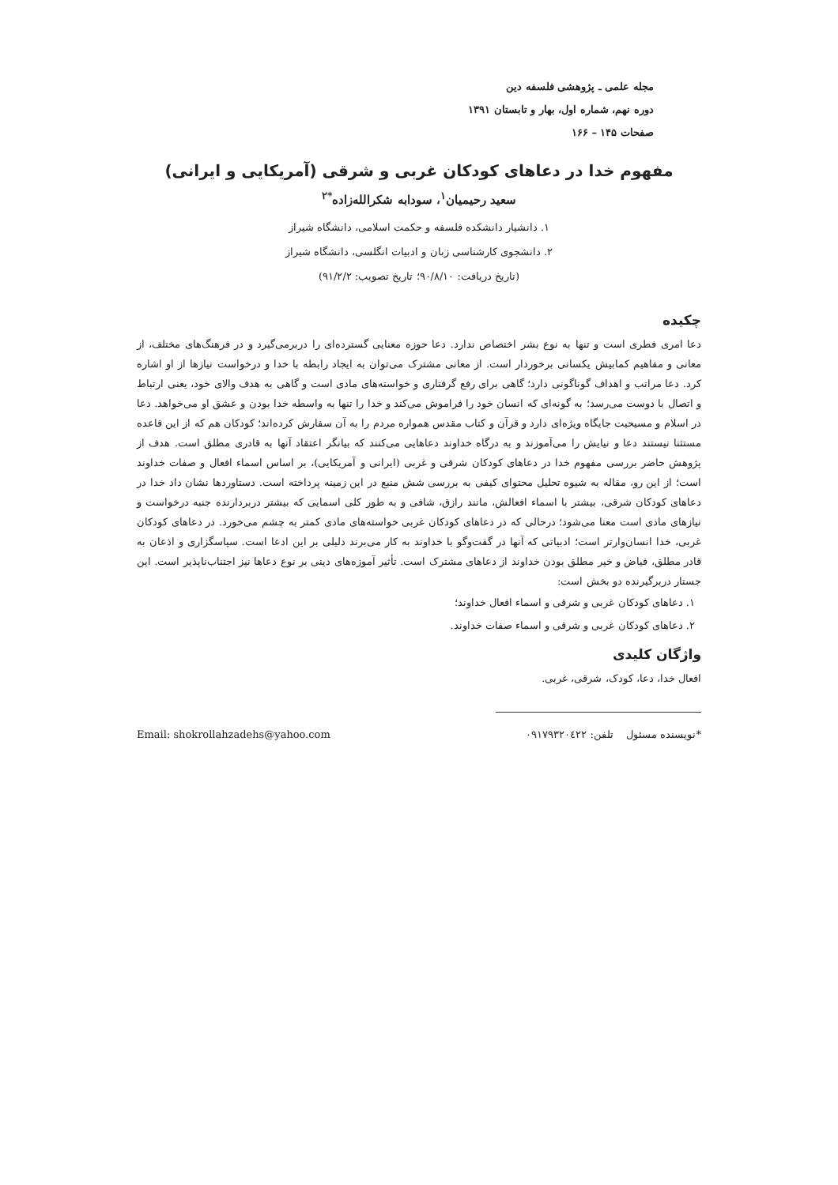مجله علمی ـ پژوهشی فلسفه دین
دوره نهم، شماره اول، بهار و تابستان ۱۳۹۱
صفحات ۱۴۵ – ۱۶۶
مفهوم خدا در دعاهای کودکان غربی و شرقی (آمریکایی و ایرانی)
سعید رحیمیان<sup>۱</sup>، سودابه شکرالله‌زاده<sup>*۲</sup>
۱. دانشیار دانشکده فلسفه و حکمت اسلامی، دانشگاه شیراز
۲. دانشجوی کارشناسی زبان و ادبیات انگلسی، دانشگاه شیراز
(تاریخ دریافت: ۹۰/۸/۱۰؛ تاریخ تصویب: ۹۱/۲/۲)
چکیده
دعا امری فطری است و تنها به نوع بشر اختصاص ندارد. دعا حوزه معنایی گسترده‌ای را دربرمی‌گیرد و در فرهنگ‌های مختلف، از معانی و مفاهیم کمابیش یکسانی برخوردار است. از معانی مشترک می‌توان به ایجاد رابطه با خدا و درخواست نیازها از او اشاره کرد. دعا مراتب و اهداف گوناگونی دارد؛ گاهی برای رفع گرفتاری و خواسته‌های مادی است و گاهی به هدف والای خود، یعنی ارتباط و اتصال با دوست می‌رسد؛ به گونه‌ای که انسان خود را فراموش می‌کند و خدا را تنها به واسطه خدا بودن و عشق او می‌خواهد. دعا در اسلام و مسیحیت جایگاه ویژه‌ای دارد و قرآن و کتاب مقدس همواره مردم را به آن سفارش کرده‌اند؛ کودکان هم که از این قاعده مستثنا نیستند دعا و نیایش را می‌آموزند و به درگاه خداوند دعاهایی می‌کنند که بیانگر اعتقاد آنها به قادری مطلق است. هدف از پژوهش حاضر بررسی مفهوم خدا در دعاهای کودکان شرقی و غربی (ایرانی و آمریکایی)، بر اساس اسماء افعال و صفات خداوند است؛ از این رو، مقاله به شیوه تحلیل محتوای کیفی به بررسی شش منبع در این زمینه پرداخته است. دستاوردها نشان داد خدا در دعاهای کودکان شرقی، بیشتر با اسماء افعالش، مانند رازق، شافی و به طور کلی اسمایی که بیشتر دربردارنده جنبه درخواست و نیازهای مادی است معنا می‌شود؛ درحالی که در دعاهای کودکان غربی خواسته‌های مادی کمتر به چشم می‌خورد. در دعاهای کودکان غربی، خدا انسان‌وارتر است؛ ادبیاتی که آنها در گفت‌وگو با خداوند به کار می‌برند دلیلی بر این ادعا است. سپاسگزاری و اذعان به قادر مطلق، فیاض و خیر مطلق بودن خداوند از دعاهای مشترک است. تأثیر آموزه‌های دینی بر نوع دعاها نیز اجتناب‌ناپذیر است. این جستار دربرگیرنده دو بخش است:
۱. دعاهای کودکان غربی و شرقی و اسماء افعال خداوند؛
۲. دعاهای کودکان غربی و شرقی و اسماء صفات خداوند.
واژگان کلیدی
افعال خدا، دعا، کودک، شرقی، غربی.
*نویسنده مسئول تلفن: ۰۹۱۷۹۳۲۰٤۲۲ Email: shokrollahzadehs@yahoo.com